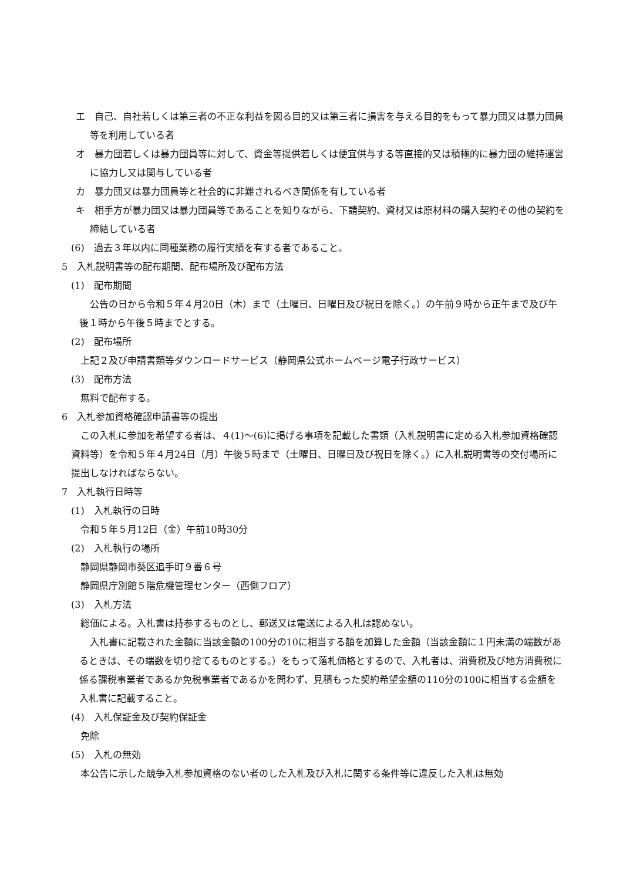エ　自己、自社若しくは第三者の不正な利益を図る目的又は第三者に損害を与える目的をもって暴力団又は暴力団員等を利用している者
オ　暴力団若しくは暴力団員等に対して、資金等提供若しくは便宜供与する等直接的又は積極的に暴力団の維持運営に協力し又は関与している者
カ　暴力団又は暴力団員等と社会的に非難されるべき関係を有している者
キ　相手方が暴力団又は暴力団員等であることを知りながら、下請契約、資材又は原材料の購入契約その他の契約を締結している者
(6)　過去３年以内に同種業務の履行実績を有する者であること。
5　入札説明書等の配布期間、配布場所及び配布方法
(1)　配布期間
公告の日から令和５年４月20日（木）まで（土曜日、日曜日及び祝日を除く。）の午前９時から正午まで及び午後１時から午後５時までとする。
(2)　配布場所
上記２及び申請書類等ダウンロードサービス（静岡県公式ホームページ電子行政サービス）
(3)　配布方法
無料で配布する。
6　入札参加資格確認申請書等の提出
この入札に参加を希望する者は、４(1)～(6)に掲げる事項を記載した書類（入札説明書に定める入札参加資格確認資料等）を令和５年４月24日（月）午後５時まで（土曜日、日曜日及び祝日を除く。）に入札説明書等の交付場所に提出しなければならない。
7　入札執行日時等
(1)　入札執行の日時
令和５年５月12日（金）午前10時30分
(2)　入札執行の場所
静岡県静岡市葵区追手町９番６号
静岡県庁別館５階危機管理センター（西側フロア）
(3)　入札方法
総価による。入札書は持参するものとし、郵送又は電送による入札は認めない。
入札書に記載された金額に当該金額の100分の10に相当する額を加算した金額（当該金額に１円未満の端数があるときは、その端数を切り捨てるものとする。）をもって落札価格とするので、入札者は、消費税及び地方消費税に係る課税事業者であるか免税事業者であるかを問わず、見積もった契約希望金額の110分の100に相当する金額を入札書に記載すること。
(4)　入札保証金及び契約保証金
免除
(5)　入札の無効
本公告に示した競争入札参加資格のない者のした入札及び入札に関する条件等に違反した入札は無効